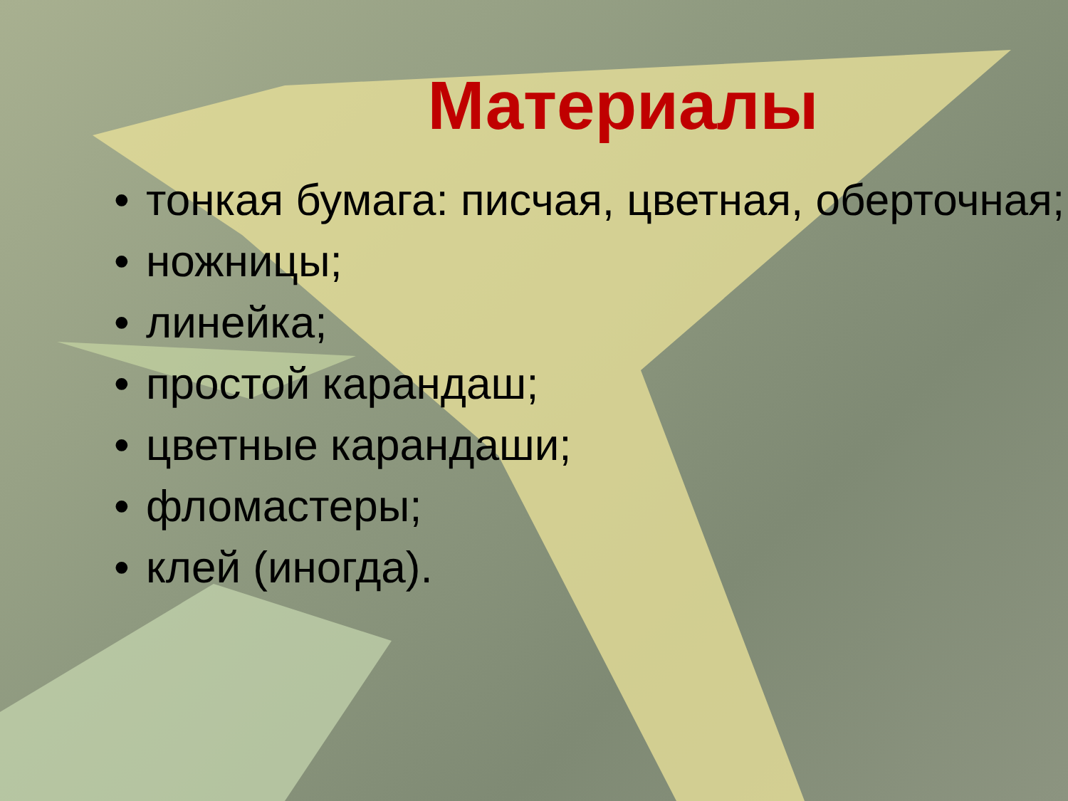Материалы
• тонкая бумага: писчая, цветная, оберточная;
• ножницы;
• линейка;
• простой карандаш;
• цветные карандаши;
• фломастеры;
• клей (иногда).